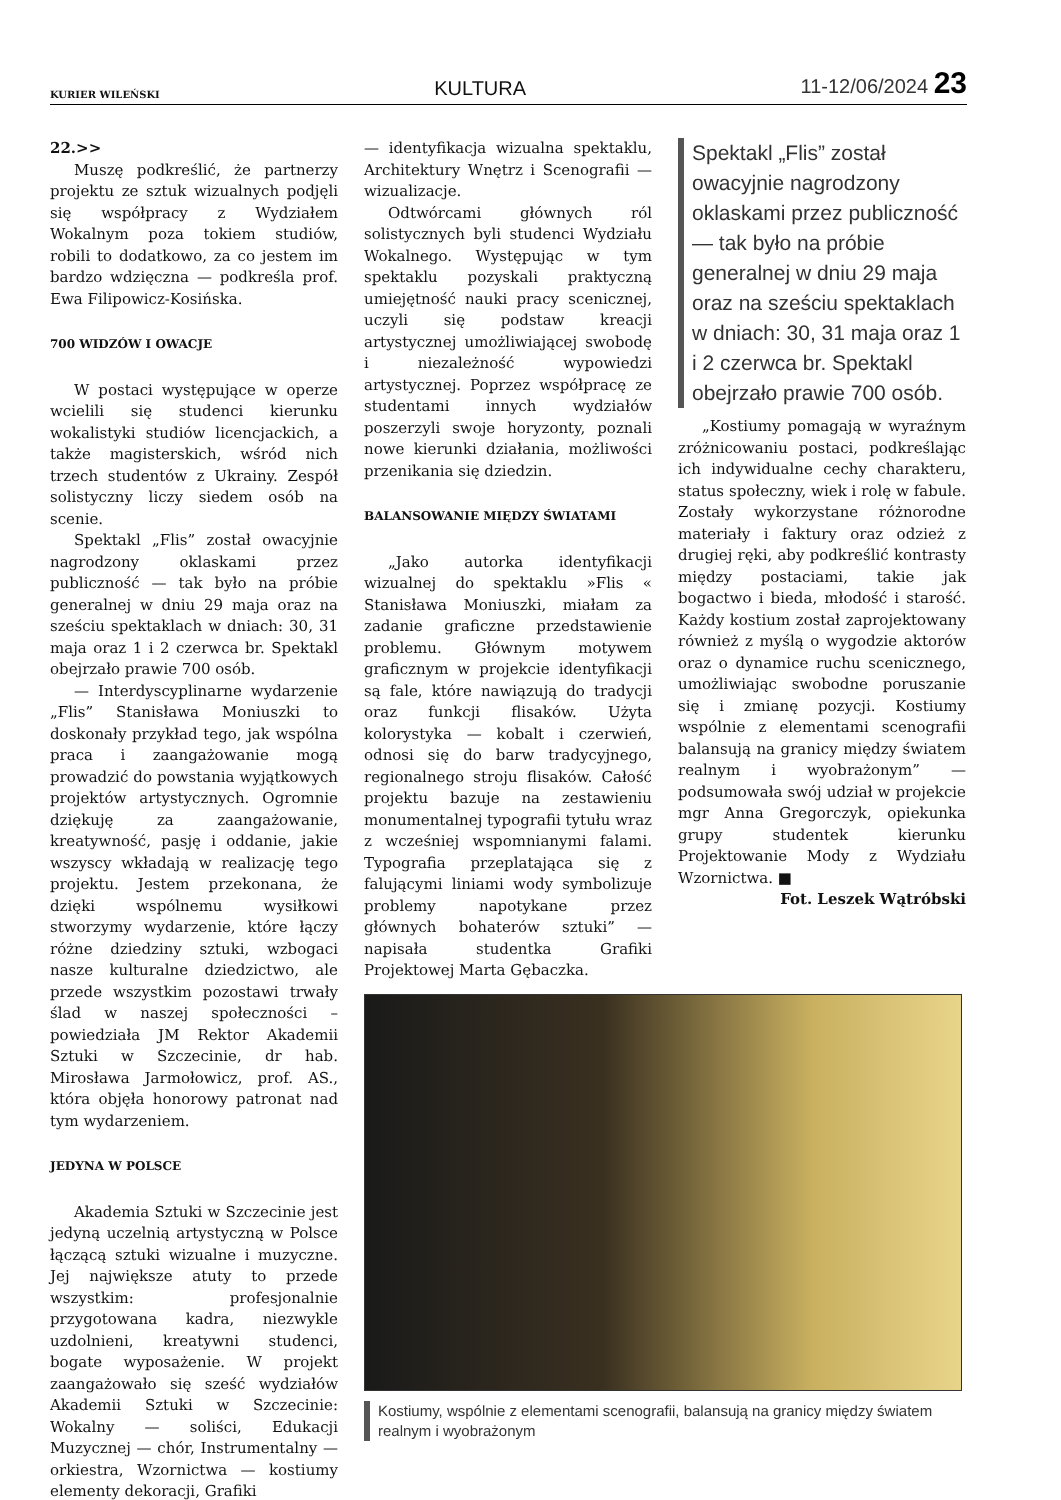KURIER WILEŃSKI KULTURA 11-12/06/2024 23
22.>>
Muszę podkreślić, że partnerzy projektu ze sztuk wizualnych podjęli się współpracy z Wydziałem Wokalnym poza tokiem studiów, robili to dodatkowo, za co jestem im bardzo wdzięczna — podkreśla prof. Ewa Filipowicz-Kosińska.
700 WIDZÓW I OWACJE
W postaci występujące w operze wcielili się studenci kierunku wokalistyki studiów licencjackich, a także magisterskich, wśród nich trzech studentów z Ukrainy. Zespół solistyczny liczy siedem osób na scenie.
Spektakl „Flis” został owacyjnie nagrodzony oklaskami przez publiczność — tak było na próbie generalnej w dniu 29 maja oraz na sześciu spektaklach w dniach: 30, 31 maja oraz 1 i 2 czerwca br. Spektakl obejrzało prawie 700 osób.
— Interdyscyplinarne wydarzenie „Flis” Stanisława Moniuszki to doskonały przykład tego, jak wspólna praca i zaangażowanie mogą prowadzić do powstania wyjątkowych projektów artystycznych. Ogromnie dziękuję za zaangażowanie, kreatywność, pasję i oddanie, jakie wszyscy wkładają w realizację tego projektu. Jestem przekonana, że dzięki wspólnemu wysiłkowi stworzymy wydarzenie, które łączy różne dziedziny sztuki, wzbogaci nasze kulturalne dziedzictwo, ale przede wszystkim pozostawi trwały ślad w naszej społeczności – powiedziała JM Rektor Akademii Sztuki w Szczecinie, dr hab. Mirosława Jarmołowicz, prof. AS., która objęła honorowy patronat nad tym wydarzeniem.
JEDYNA W POLSCE
Akademia Sztuki w Szczecinie jest jedyną uczelnią artystyczną w Polsce łączącą sztuki wizualne i muzyczne. Jej największe atuty to przede wszystkim: profesjonalnie przygotowana kadra, niezwykle uzdolnieni, kreatywni studenci, bogate wyposażenie. W projekt zaangażowało się sześć wydziałów Akademii Sztuki w Szczecinie: Wokalny — soliści, Edukacji Muzycznej — chór, Instrumentalny — orkiestra, Wzornictwa — kostiumy elementy dekoracji, Grafiki
— identyfikacja wizualna spektaklu, Architektury Wnętrz i Scenografii — wizualizacje.
Odtwórcami głównych ról solistycznych byli studenci Wydziału Wokalnego. Występując w tym spektaklu pozyskali praktyczną umiejętność nauki pracy scenicznej, uczyli się podstaw kreacji artystycznej umożliwiającej swobodę i niezależność wypowiedzi artystycznej. Poprzez współpracę ze studentami innych wydziałów poszerzyli swoje horyzonty, poznali nowe kierunki działania, możliwości przenikania się dziedzin.
BALANSOWANIE MIĘDZY ŚWIATAMI
„Jako autorka identyfikacji wizualnej do spektaklu »Flis « Stanisława Moniuszki, miałam za zadanie graficzne przedstawienie problemu. Głównym motywem graficznym w projekcie identyfikacji są fale, które nawiązują do tradycji oraz funkcji flisaków. Użyta kolorystyka — kobalt i czerwień, odnosi się do barw tradycyjnego, regionalnego stroju flisaków. Całość projektu bazuje na zestawieniu monumentalnej typografii tytułu wraz z wcześniej wspomnianymi falami. Typografia przeplatająca się z falującymi liniami wody symbolizuje problemy napotykane przez głównych bohaterów sztuki” — napisała studentka Grafiki Projektowej Marta Gębaczka.
Spektakl „Flis” został owacyjnie nagrodzony oklaskami przez publiczność — tak było na próbie generalnej w dniu 29 maja oraz na sześciu spektaklach w dniach: 30, 31 maja oraz 1 i 2 czerwca br. Spektakl obejrzało prawie 700 osób.
„Kostiumy pomagają w wyraźnym zróżnicowaniu postaci, podkreślając ich indywidualne cechy charakteru, status społeczny, wiek i rolę w fabule. Zostały wykorzystane różnorodne materiały i faktury oraz odzież z drugiej ręki, aby podkreślić kontrasty między postaciami, takie jak bogactwo i bieda, młodość i starość. Każdy kostium został zaprojektowany również z myślą o wygodzie aktorów oraz o dynamice ruchu scenicznego, umożliwiając swobodne poruszanie się i zmianę pozycji. Kostiumy wspólnie z elementami scenografii balansują na granicy między światem realnym i wyobrażonym” — podsumowała swój udział w projekcie mgr Anna Gregorczyk, opiekunka grupy studentek kierunku Projektowanie Mody z Wydziału Wzornictwa. ■
Fot. Leszek Wątróbski
Kostiumy, wspólnie z elementami scenografii, balansują na granicy między światem realnym i wyobrażonym